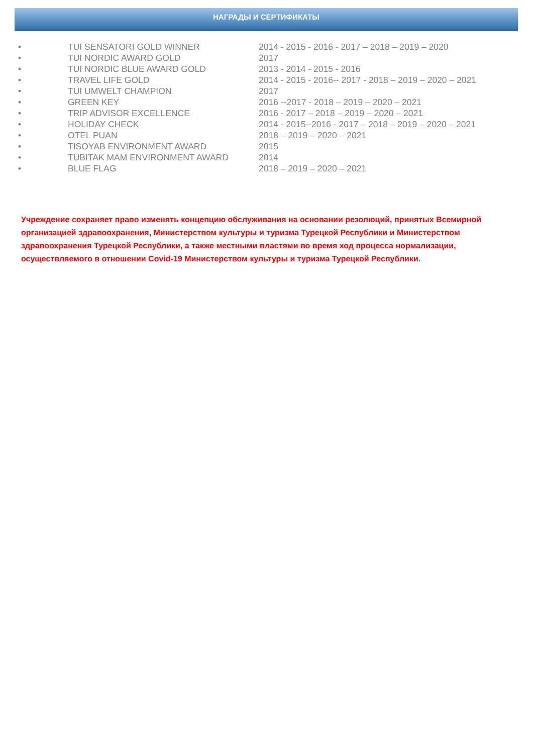НАГРАДЫ И СЕРТИФИКАТЫ
• TUI SENSATORI GOLD WINNER 2014 - 2015 - 2016 - 2017 – 2018 – 2019 – 2020
• TUI NORDIC AWARD GOLD 2017
• TUI NORDIC BLUE AWARD GOLD 2013 - 2014 - 2015 - 2016
• TRAVEL LIFE GOLD 2014 - 2015 - 2016-- 2017 - 2018 – 2019 – 2020 – 2021
• TUI UMWELT CHAMPION 2017
• GREEN KEY 2016 --2017 - 2018 – 2019 – 2020 – 2021
• TRIP ADVISOR EXCELLENCE 2016 - 2017 – 2018 – 2019 – 2020 – 2021
• HOLIDAY CHECK 2014 - 2015--2016 - 2017 – 2018 – 2019 – 2020 – 2021
• OTEL PUAN 2018 – 2019 – 2020 – 2021
• TISOYAB ENVIRONMENT AWARD 2015
• TUBITAK MAM ENVIRONMENT AWARD 2014
• BLUE FLAG 2018 – 2019 – 2020 – 2021
Учреждение сохраняет право изменять концепцию обслуживания на основании резолюций, принятых Всемирной организацией здравоохранения, Министерством культуры и туризма Турецкой Республики и Министерством здравоохранения Турецкой Республики, а также местными властями во время ход процесса нормализации, осуществляемого в отношении Covid-19 Министерством культуры и туризма Турецкой Республики.